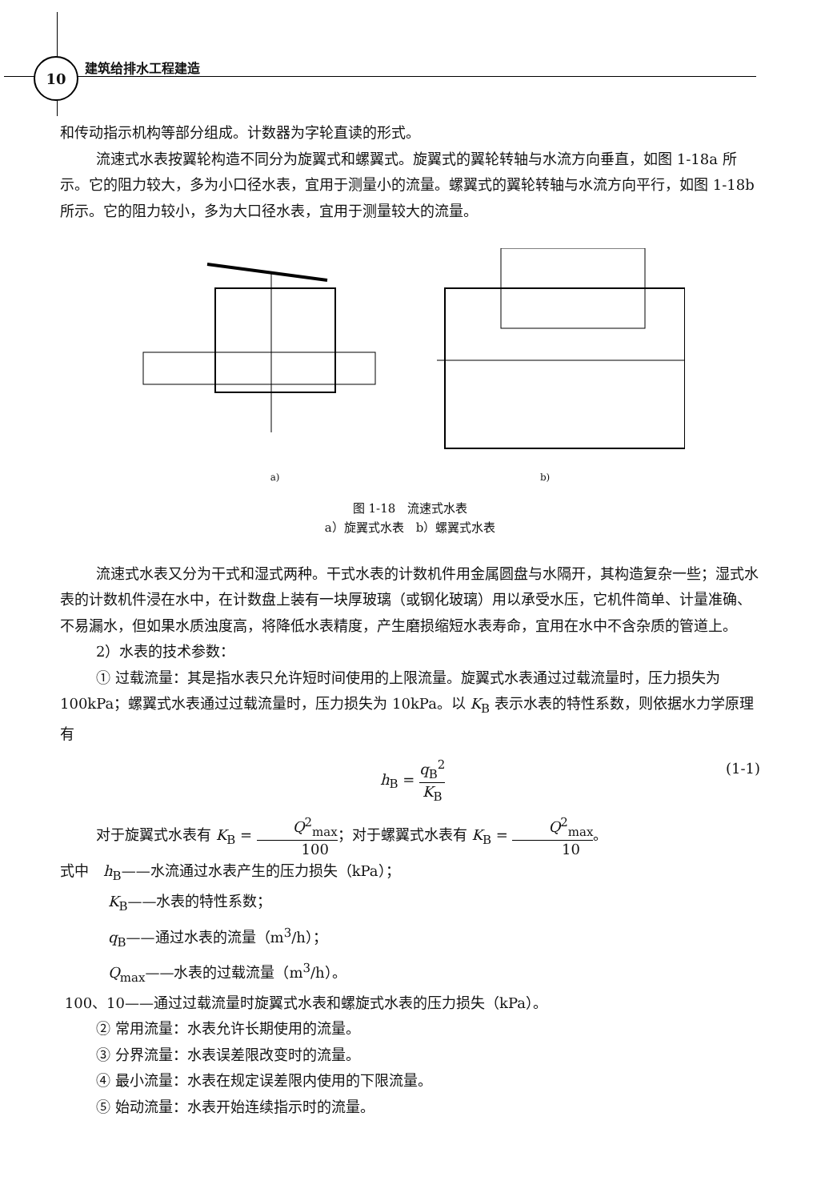10
建筑给排水工程建造
和传动指示机构等部分组成。计数器为字轮直读的形式。
流速式水表按翼轮构造不同分为旋翼式和螺翼式。旋翼式的翼轮转轴与水流方向垂直，如图 1-18a 所示。它的阻力较大，多为小口径水表，宜用于测量小的流量。螺翼式的翼轮转轴与水流方向平行，如图 1-18b 所示。它的阻力较小，多为大口径水表，宜用于测量较大的流量。
a) b)
图 1-18　流速式水表
a）旋翼式水表　b）螺翼式水表
流速式水表又分为干式和湿式两种。干式水表的计数机件用金属圆盘与水隔开，其构造复杂一些；湿式水表的计数机件浸在水中，在计数盘上装有一块厚玻璃（或钢化玻璃）用以承受水压，它机件简单、计量准确、不易漏水，但如果水质浊度高，将降低水表精度，产生磨损缩短水表寿命，宜用在水中不含杂质的管道上。
2）水表的技术参数：
① 过载流量：其是指水表只允许短时间使用的上限流量。旋翼式水表通过过载流量时，压力损失为 100kPa；螺翼式水表通过过载流量时，压力损失为 10kPa。以 K<sub>B</sub> 表示水表的特性系数，则依据水力学原理有
h<sub>B</sub> = q<sub>B</sub><sup>2</sup> K<sub>B</sub> (1-1)
对于旋翼式水表有 K<sub>B</sub> = Q<sup>2</sup><sub>max</sub> 100；对于螺翼式水表有 K<sub>B</sub> = Q<sup>2</sup><sub>max</sub> 10。
式中　h<sub>B</sub>——水流通过水表产生的压力损失（kPa）；
K<sub>B</sub>——水表的特性系数；
q<sub>B</sub>——通过水表的流量（m<sup>3</sup>/h）；
Q<sub>max</sub>——水表的过载流量（m<sup>3</sup>/h）。
100、10——通过过载流量时旋翼式水表和螺旋式水表的压力损失（kPa）。
② 常用流量：水表允许长期使用的流量。
③ 分界流量：水表误差限改变时的流量。
④ 最小流量：水表在规定误差限内使用的下限流量。
⑤ 始动流量：水表开始连续指示时的流量。